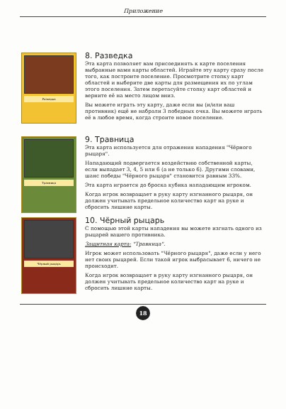Приложение
Разведка
8. Разведка
Эта карта позволяет вам присоединять к карте поселения выбранные вами карты областей. Играйте эту карту сразу после того, как построите поселение. Просмотрите стопку карт областей и выберите две карты для размещения их по углам этого поселения. Затем перетасуйте стопку карт областей и верните её на место лицом вниз.
Вы можете играть эту карту, даже если вы (и/или ваш противник) ещё не набрали 3 победных очка. Вы можете играть её в любое время, когда строите новое поселение.
Травница
9. Травница
Эта карта используется для отражения нападения "Чёрного рыцаря".
Нападающий подвергается воздействию собственной карты, если выпадает 3, 4, 5 или 6 (а не только 6). Другими словами, шанс победы "Чёрного рыцаря" становится равным 33%.
Эта карта играется до броска кубика нападающим игроком.
Когда игрок возвращает в руку карту изгнанного рыцаря, он должен учитывать предельное количество карт на руке и сбросить лишние карты.
Чёрный рыцарь
10. Чёрный рыцарь
С помощью этой карты нападения вы можете изгнать одного из рыцарей вашего противника.
Защитная карта: "Травница".
Игрок может использовать "Чёрного рыцаря", даже если у него нет своих рыцарей. Если такой игрок выбрасывает 6, ничего не происходит.
Когда игрок возвращает в руку карту изгнанного рыцаря, он должен учитывать предельное количество карт на руке и сбросить лишние карты.
18